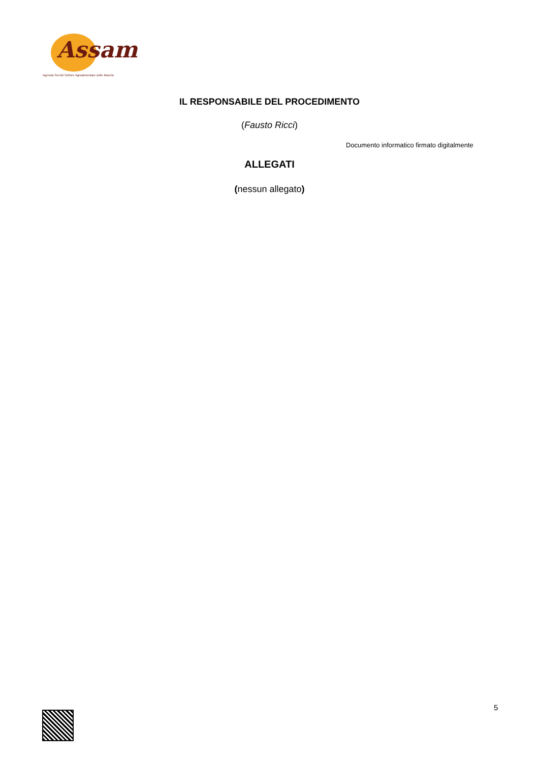Assam
Agenzia Servizi Settore Agroalimentare delle Marche
IL RESPONSABILE DEL PROCEDIMENTO
(Fausto Ricci)
Documento informatico firmato digitalmente
ALLEGATI
(nessun allegato)
5